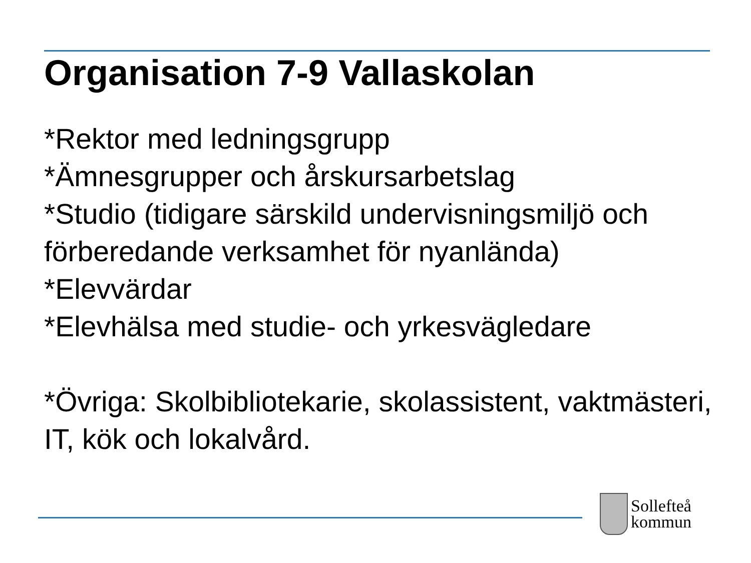Organisation 7-9 Vallaskolan
*Rektor med ledningsgrupp
*Ämnesgrupper och årskursarbetslag
*Studio (tidigare särskild undervisningsmiljö och förberedande verksamhet för nyanlända)
*Elevvärdar
*Elevhälsa med studie- och yrkesvägledare
*Övriga: Skolbibliotekarie, skolassistent, vaktmästeri, IT, kök och lokalvård.
Sollefteå
kommun